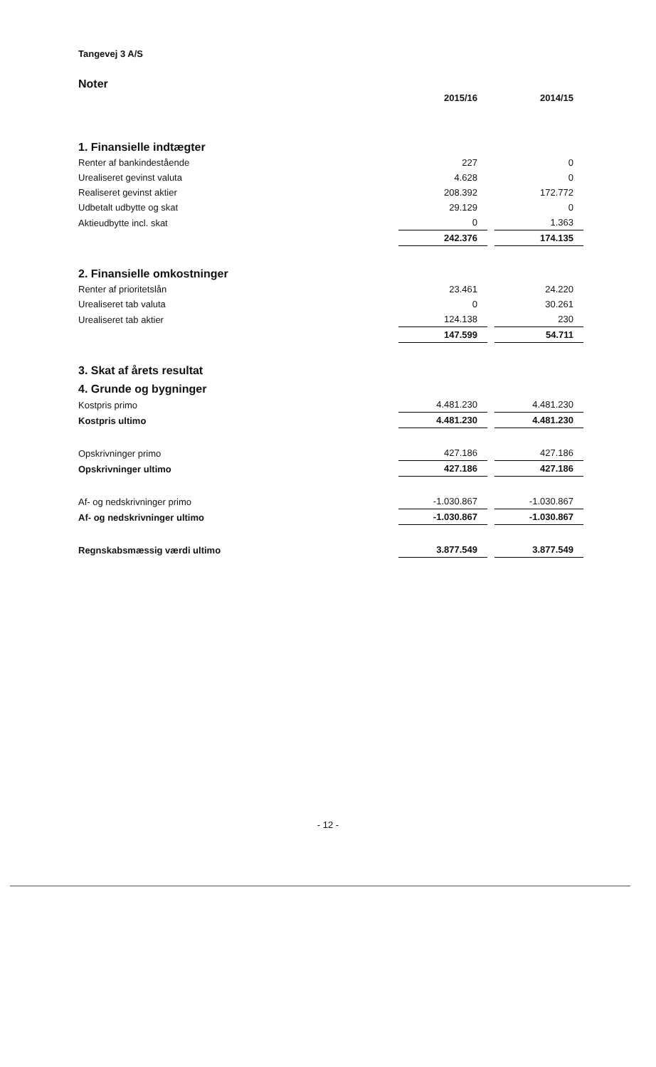Tangevej 3 A/S
Noter
| | 2015/16 | 2014/15 |
| 1. Finansielle indtægter | | |
| Renter af bankindestående | 227 | 0 |
| Urealiseret gevinst valuta | 4.628 | 0 |
| Realiseret gevinst aktier | 208.392 | 172.772 |
| Udbetalt udbytte og skat | 29.129 | 0 |
| Aktieudbytte incl. skat | 0 | 1.363 |
| | 242.376 | 174.135 |
| 2. Finansielle omkostninger | | |
| Renter af prioritetslån | 23.461 | 24.220 |
| Urealiseret tab valuta | 0 | 30.261 |
| Urealiseret tab aktier | 124.138 | 230 |
| | 147.599 | 54.711 |
| 3. Skat af årets resultat | | |
| 4. Grunde og bygninger | | |
| Kostpris primo | 4.481.230 | 4.481.230 |
| Kostpris ultimo | 4.481.230 | 4.481.230 |
| Opskrivninger primo | 427.186 | 427.186 |
| Opskrivninger ultimo | 427.186 | 427.186 |
| Af- og nedskrivninger primo | -1.030.867 | -1.030.867 |
| Af- og nedskrivninger ultimo | -1.030.867 | -1.030.867 |
| Regnskabsmæssig værdi ultimo | 3.877.549 | 3.877.549 |
- 12 -